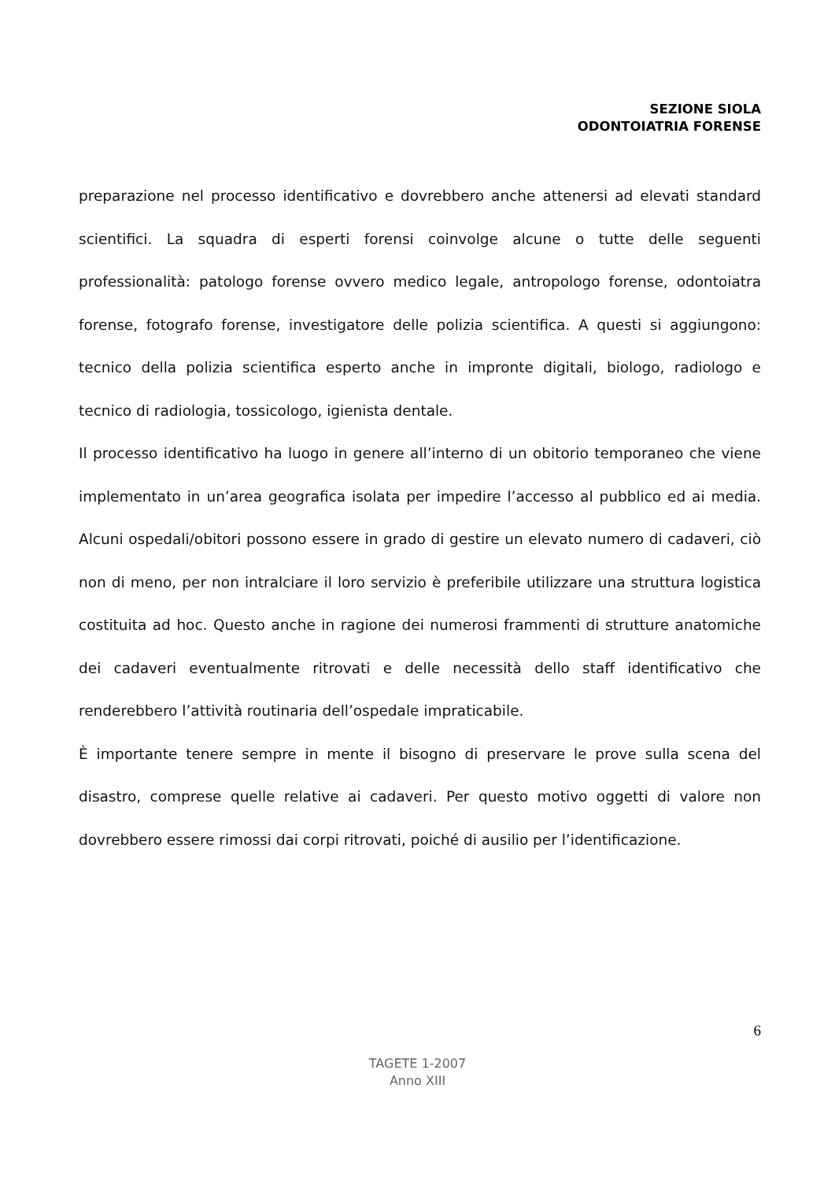SEZIONE SIOLA
ODONTOIATRIA FORENSE
preparazione nel processo identificativo e dovrebbero anche attenersi ad elevati standard scientifici. La squadra di esperti forensi coinvolge alcune o tutte delle seguenti professionalità: patologo forense ovvero medico legale, antropologo forense, odontoiatra forense, fotografo forense, investigatore delle polizia scientifica. A questi si aggiungono: tecnico della polizia scientifica esperto anche in impronte digitali, biologo, radiologo e tecnico di radiologia, tossicologo, igienista dentale.
Il processo identificativo ha luogo in genere all’interno di un obitorio temporaneo che viene implementato in un’area geografica isolata per impedire l’accesso al pubblico ed ai media. Alcuni ospedali/obitori possono essere in grado di gestire un elevato numero di cadaveri, ciò non di meno, per non intralciare il loro servizio è preferibile utilizzare una struttura logistica costituita ad hoc. Questo anche in ragione dei numerosi frammenti di strutture anatomiche dei cadaveri eventualmente ritrovati e delle necessità dello staff identificativo che renderebbero l’attività routinaria dell’ospedale impraticabile.
È importante tenere sempre in mente il bisogno di preservare le prove sulla scena del disastro, comprese quelle relative ai cadaveri. Per questo motivo oggetti di valore non dovrebbero essere rimossi dai corpi ritrovati, poiché di ausilio per l’identificazione.
6
TAGETE 1-2007
Anno XIII